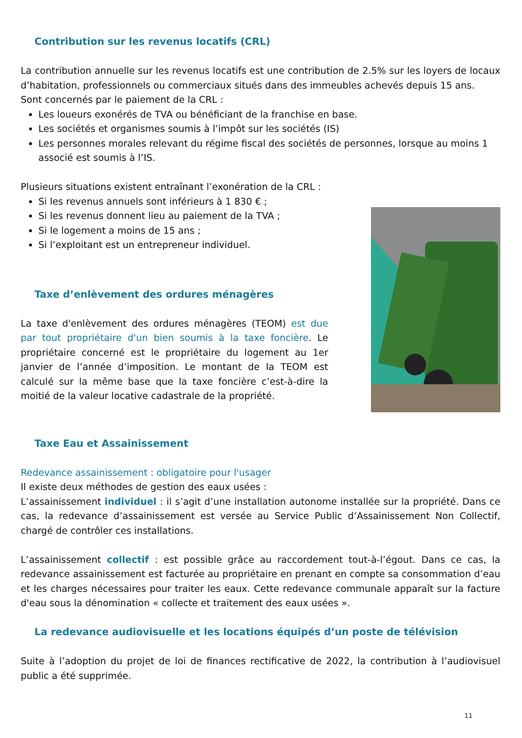Contribution sur les revenus locatifs (CRL)
La contribution annuelle sur les revenus locatifs est une contribution de 2.5% sur les loyers de locaux d’habitation, professionnels ou commerciaux situés dans des immeubles achevés depuis 15 ans.
Sont concernés par le paiement de la CRL :
Les loueurs exonérés de TVA ou bénéficiant de la franchise en base.
Les sociétés et organismes soumis à l’impôt sur les sociétés (IS)
Les personnes morales relevant du régime fiscal des sociétés de personnes, lorsque au moins 1 associé est soumis à l’IS.
Plusieurs situations existent entraînant l’exonération de la CRL :
Si les revenus annuels sont inférieurs à 1 830 € ;
Si les revenus donnent lieu au paiement de la TVA ;
Si le logement a moins de 15 ans ;
Si l’exploitant est un entrepreneur individuel.
Taxe d’enlèvement des ordures ménagères
La taxe d'enlèvement des ordures ménagères (TEOM) est due par tout propriétaire d'un bien soumis à la taxe foncière. Le propriétaire concerné est le propriétaire du logement au 1er janvier de l’année d’imposition. Le montant de la TEOM est calculé sur la même base que la taxe foncière c’est-à-dire la moitié de la valeur locative cadastrale de la propriété.
Taxe Eau et Assainissement
Redevance assainissement : obligatoire pour l'usager
Il existe deux méthodes de gestion des eaux usées :
L’assainissement individuel : il s’agit d’une installation autonome installée sur la propriété. Dans ce cas, la redevance d’assainissement est versée au Service Public d’Assainissement Non Collectif, chargé de contrôler ces installations.
L’assainissement collectif : est possible grâce au raccordement tout-à-l’égout. Dans ce cas, la redevance assainissement est facturée au propriétaire en prenant en compte sa consommation d’eau et les charges nécessaires pour traiter les eaux. Cette redevance communale apparaît sur la facture d'eau sous la dénomination « collecte et traitement des eaux usées ».
La redevance audiovisuelle et les locations équipés d’un poste de télévision
Suite à l’adoption du projet de loi de finances rectificative de 2022, la contribution à l’audiovisuel public a été supprimée.
11